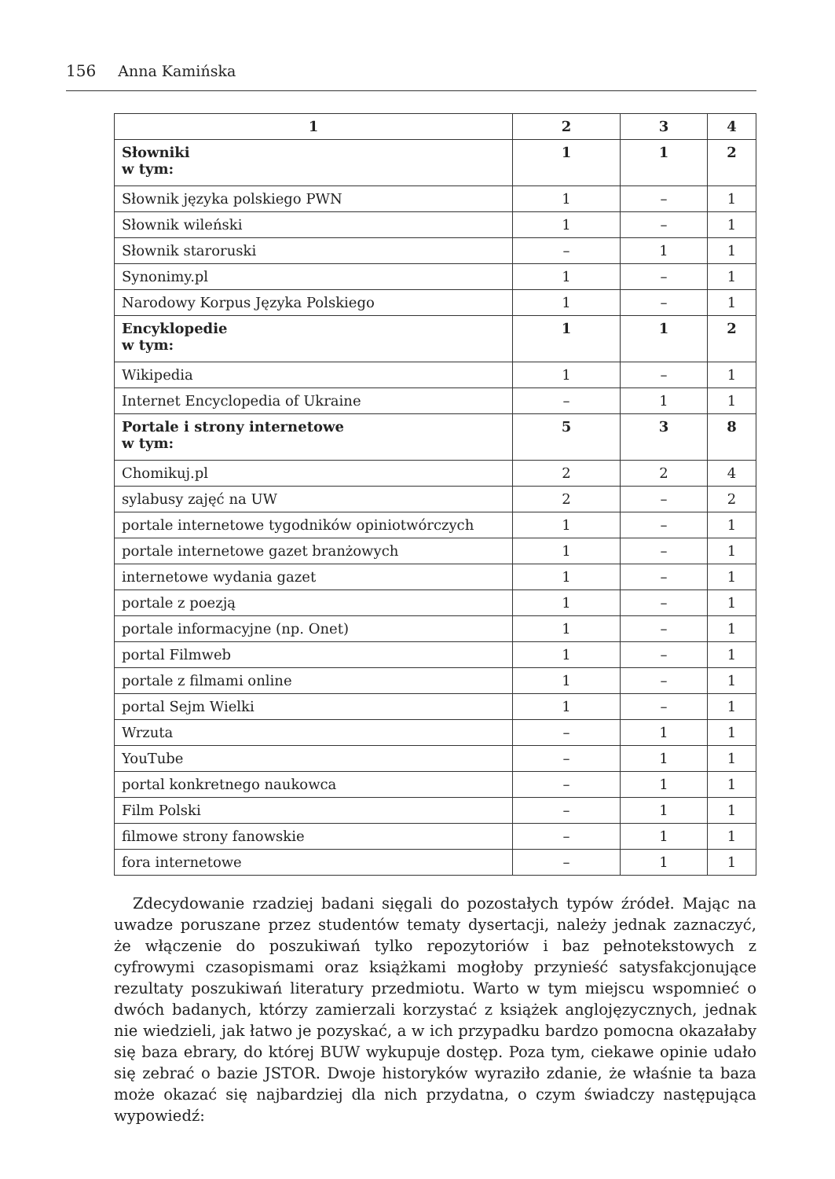156 Anna Kamińska
| 1 | 2 | 3 | 4 |
| --- | --- | --- | --- |
| Słowniki w tym: | 1 | 1 | 2 |
| Słownik języka polskiego PWN | 1 | – | 1 |
| Słownik wileński | 1 | – | 1 |
| Słownik staroruski | – | 1 | 1 |
| Synonimy.pl | 1 | – | 1 |
| Narodowy Korpus Języka Polskiego | 1 | – | 1 |
| Encyklopedie w tym: | 1 | 1 | 2 |
| Wikipedia | 1 | – | 1 |
| Internet Encyclopedia of Ukraine | – | 1 | 1 |
| Portale i strony internetowe w tym: | 5 | 3 | 8 |
| Chomikuj.pl | 2 | 2 | 4 |
| sylabusy zajęć na UW | 2 | – | 2 |
| portale internetowe tygodników opiniotwórczych | 1 | – | 1 |
| portale internetowe gazet branżowych | 1 | – | 1 |
| internetowe wydania gazet | 1 | – | 1 |
| portale z poezją | 1 | – | 1 |
| portale informacyjne (np. Onet) | 1 | – | 1 |
| portal Filmweb | 1 | – | 1 |
| portale z filmami online | 1 | – | 1 |
| portal Sejm Wielki | 1 | – | 1 |
| Wrzuta | – | 1 | 1 |
| YouTube | – | 1 | 1 |
| portal konkretnego naukowca | – | 1 | 1 |
| Film Polski | – | 1 | 1 |
| filmowe strony fanowskie | – | 1 | 1 |
| fora internetowe | – | 1 | 1 |
Zdecydowanie rzadziej badani sięgali do pozostałych typów źródeł. Mając na uwadze poruszane przez studentów tematy dysertacji, należy jednak zaznaczyć, że włączenie do poszukiwań tylko repozytoriów i baz pełnotekstowych z cyfrowymi czasopismami oraz książkami mogłoby przynieść satysfakcjonujące rezultaty poszukiwań literatury przedmiotu. Warto w tym miejscu wspomnieć o dwóch badanych, którzy zamierzali korzystać z książek anglojęzycznych, jednak nie wiedzieli, jak łatwo je pozyskać, a w ich przypadku bardzo pomocna okazałaby się baza ebrary, do której BUW wykupuje dostęp. Poza tym, ciekawe opinie udało się zebrać o bazie JSTOR. Dwoje historyków wyraziło zdanie, że właśnie ta baza może okazać się najbardziej dla nich przydatna, o czym świadczy następująca wypowiedź: